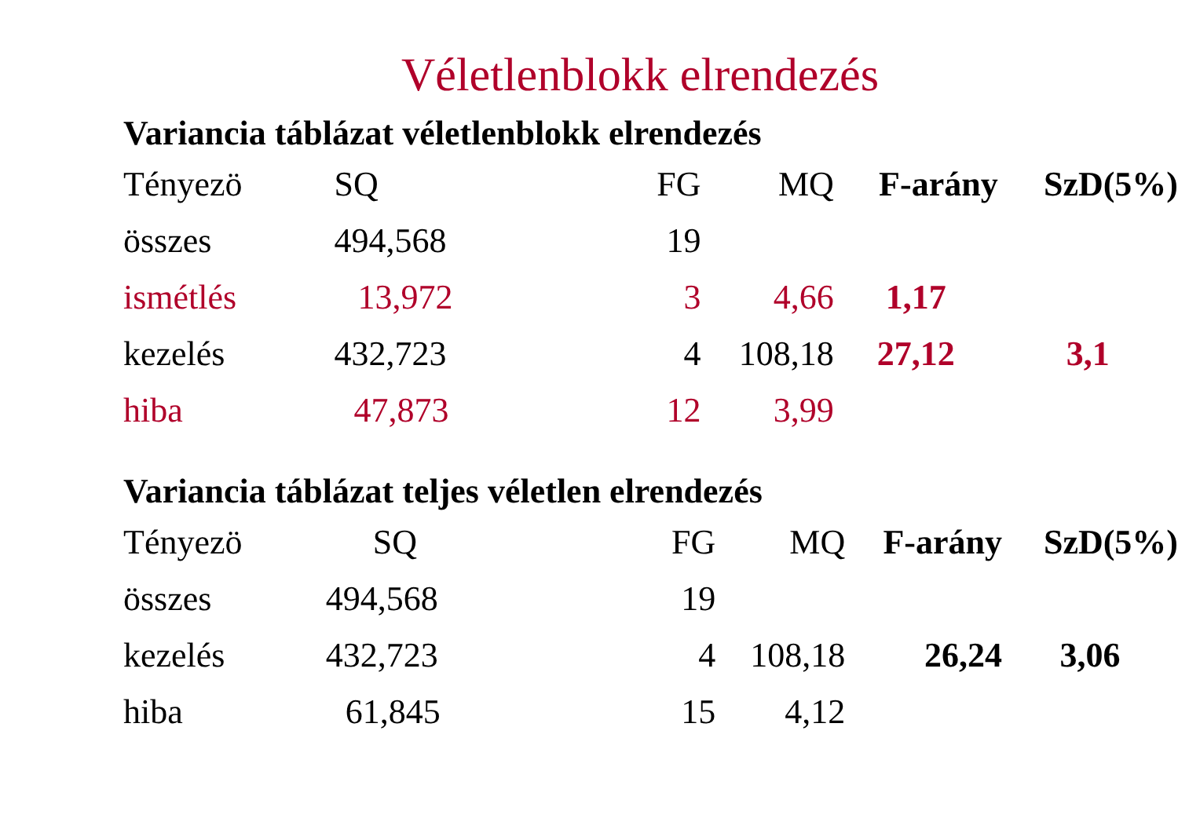Véletlenblokk elrendezés
Variancia táblázat véletlenblokk elrendezés
| Tényezö | SQ | FG | MQ | F-arány | SzD(5%) |
| --- | --- | --- | --- | --- | --- |
| összes | 494,568 | 19 | | | |
| ismétlés | 13,972 | 3 | 4,66 | 1,17 | |
| kezelés | 432,723 | 4 | 108,18 | 27,12 | 3,1 |
| hiba | 47,873 | 12 | 3,99 | | |
Variancia táblázat teljes véletlen elrendezés
| Tényezö | SQ | FG | MQ | F-arány | SzD(5%) |
| --- | --- | --- | --- | --- | --- |
| összes | 494,568 | 19 | | | |
| kezelés | 432,723 | 4 | 108,18 | 26,24 | 3,06 |
| hiba | 61,845 | 15 | 4,12 | | |